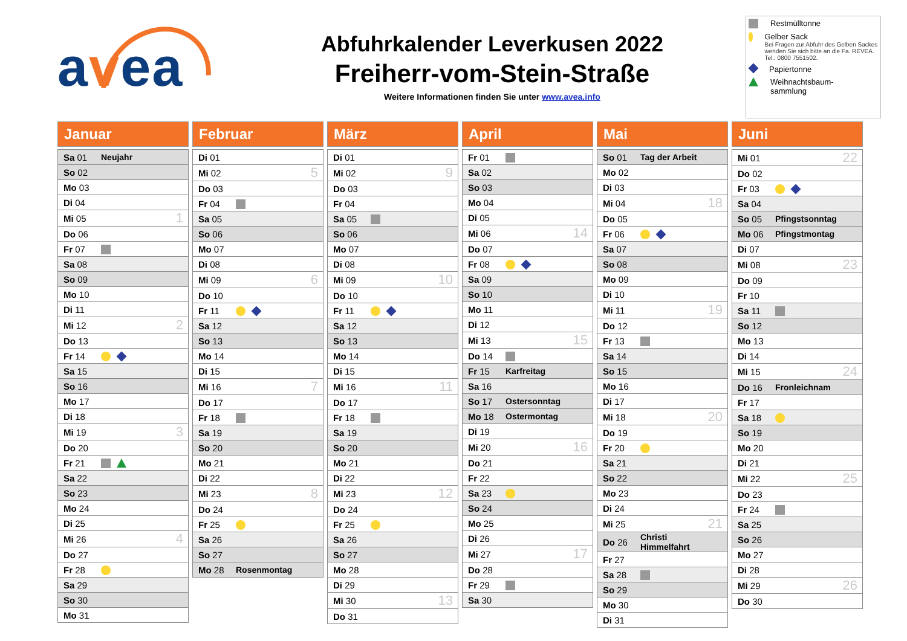avea
Abfuhrkalender Leverkusen 2022
Freiherr-vom-Stein-Straße
Weitere Informationen finden Sie unter www.avea.info
Restmülltonne
Gelber Sack
Bei Fragen zur Abfuhr des Gelben Sackes wenden Sie sich bitte an die Fa. REVEA. Tel.: 0800 7551502.
Papiertonne
Weihnachtsbaum-
sammlung
Januar
| Sa 01 | Neujahr | |
| So 02 | | |
| Mo 03 | | |
| Di 04 | | |
| Mi 05 | | 1 |
| Do 06 | | |
| Fr 07 | | |
| Sa 08 | | |
| So 09 | | |
| Mo 10 | | |
| Di 11 | | |
| Mi 12 | | 2 |
| Do 13 | | |
| Fr 14 | | |
| Sa 15 | | |
| So 16 | | |
| Mo 17 | | |
| Di 18 | | |
| Mi 19 | | 3 |
| Do 20 | | |
| Fr 21 | | |
| Sa 22 | | |
| So 23 | | |
| Mo 24 | | |
| Di 25 | | |
| Mi 26 | | 4 |
| Do 27 | | |
| Fr 28 | | |
| Sa 29 | | |
| So 30 | | |
| Mo 31 | | |
Februar
| Di 01 | | |
| Mi 02 | | 5 |
| Do 03 | | |
| Fr 04 | | |
| Sa 05 | | |
| So 06 | | |
| Mo 07 | | |
| Di 08 | | |
| Mi 09 | | 6 |
| Do 10 | | |
| Fr 11 | | |
| Sa 12 | | |
| So 13 | | |
| Mo 14 | | |
| Di 15 | | |
| Mi 16 | | 7 |
| Do 17 | | |
| Fr 18 | | |
| Sa 19 | | |
| So 20 | | |
| Mo 21 | | |
| Di 22 | | |
| Mi 23 | | 8 |
| Do 24 | | |
| Fr 25 | | |
| Sa 26 | | |
| So 27 | | |
| Mo 28 | Rosenmontag | |
März
| Di 01 | | |
| Mi 02 | | 9 |
| Do 03 | | |
| Fr 04 | | |
| Sa 05 | | |
| So 06 | | |
| Mo 07 | | |
| Di 08 | | |
| Mi 09 | | 10 |
| Do 10 | | |
| Fr 11 | | |
| Sa 12 | | |
| So 13 | | |
| Mo 14 | | |
| Di 15 | | |
| Mi 16 | | 11 |
| Do 17 | | |
| Fr 18 | | |
| Sa 19 | | |
| So 20 | | |
| Mo 21 | | |
| Di 22 | | |
| Mi 23 | | 12 |
| Do 24 | | |
| Fr 25 | | |
| Sa 26 | | |
| So 27 | | |
| Mo 28 | | |
| Di 29 | | |
| Mi 30 | | 13 |
| Do 31 | | |
April
| Fr 01 | | |
| Sa 02 | | |
| So 03 | | |
| Mo 04 | | |
| Di 05 | | |
| Mi 06 | | 14 |
| Do 07 | | |
| Fr 08 | | |
| Sa 09 | | |
| So 10 | | |
| Mo 11 | | |
| Di 12 | | |
| Mi 13 | | 15 |
| Do 14 | | |
| Fr 15 | Karfreitag | |
| Sa 16 | | |
| So 17 | Ostersonntag | |
| Mo 18 | Ostermontag | |
| Di 19 | | |
| Mi 20 | | 16 |
| Do 21 | | |
| Fr 22 | | |
| Sa 23 | | |
| So 24 | | |
| Mo 25 | | |
| Di 26 | | |
| Mi 27 | | 17 |
| Do 28 | | |
| Fr 29 | | |
| Sa 30 | | |
Mai
| So 01 | Tag der Arbeit | |
| Mo 02 | | |
| Di 03 | | |
| Mi 04 | | 18 |
| Do 05 | | |
| Fr 06 | | |
| Sa 07 | | |
| So 08 | | |
| Mo 09 | | |
| Di 10 | | |
| Mi 11 | | 19 |
| Do 12 | | |
| Fr 13 | | |
| Sa 14 | | |
| So 15 | | |
| Mo 16 | | |
| Di 17 | | |
| Mi 18 | | 20 |
| Do 19 | | |
| Fr 20 | | |
| Sa 21 | | |
| So 22 | | |
| Mo 23 | | |
| Di 24 | | |
| Mi 25 | | 21 |
| Do 26 | Christi Himmelfahrt | |
| Fr 27 | | |
| Sa 28 | | |
| So 29 | | |
| Mo 30 | | |
| Di 31 | | |
Juni
| Mi 01 | | 22 |
| Do 02 | | |
| Fr 03 | | |
| Sa 04 | | |
| So 05 | Pfingstsonntag | |
| Mo 06 | Pfingstmontag | |
| Di 07 | | |
| Mi 08 | | 23 |
| Do 09 | | |
| Fr 10 | | |
| Sa 11 | | |
| So 12 | | |
| Mo 13 | | |
| Di 14 | | |
| Mi 15 | | 24 |
| Do 16 | Fronleichnam | |
| Fr 17 | | |
| Sa 18 | | |
| So 19 | | |
| Mo 20 | | |
| Di 21 | | |
| Mi 22 | | 25 |
| Do 23 | | |
| Fr 24 | | |
| Sa 25 | | |
| So 26 | | |
| Mo 27 | | |
| Di 28 | | |
| Mi 29 | | 26 |
| Do 30 | | |